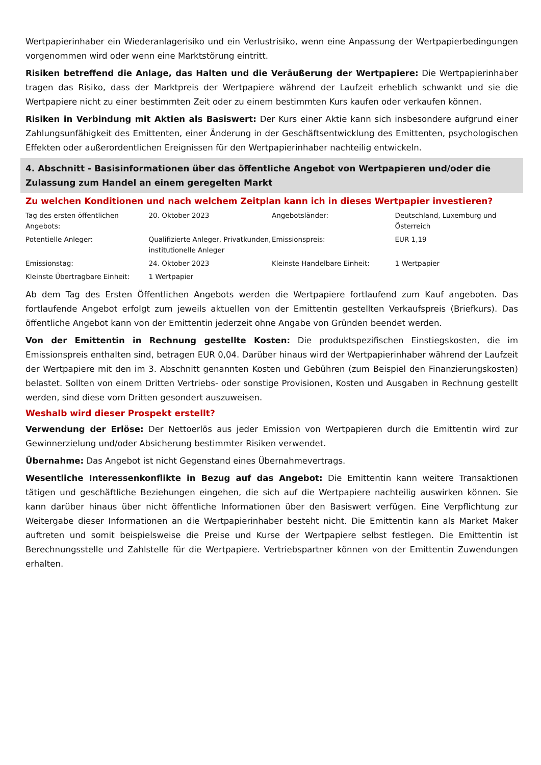Wertpapierinhaber ein Wiederanlagerisiko und ein Verlustrisiko, wenn eine Anpassung der Wertpapierbedingungen vorgenommen wird oder wenn eine Marktstörung eintritt.
Risiken betreffend die Anlage, das Halten und die Veräußerung der Wertpapiere: Die Wertpapierinhaber tragen das Risiko, dass der Marktpreis der Wertpapiere während der Laufzeit erheblich schwankt und sie die Wertpapiere nicht zu einer bestimmten Zeit oder zu einem bestimmten Kurs kaufen oder verkaufen können.
Risiken in Verbindung mit Aktien als Basiswert: Der Kurs einer Aktie kann sich insbesondere aufgrund einer Zahlungsunfähigkeit des Emittenten, einer Änderung in der Geschäftsentwicklung des Emittenten, psychologischen Effekten oder außerordentlichen Ereignissen für den Wertpapierinhaber nachteilig entwickeln.
4. Abschnitt - Basisinformationen über das öffentliche Angebot von Wertpapieren und/oder die Zulassung zum Handel an einem geregelten Markt
Zu welchen Konditionen und nach welchem Zeitplan kann ich in dieses Wertpapier investieren?
| Tag des ersten öffentlichen Angebots: | 20. Oktober 2023 | Angebotsländer: | Deutschland, Luxemburg und Österreich |
| Potentielle Anleger: | Qualifizierte Anleger, Privatkunden, institutionelle Anleger | Emissionspreis: | EUR 1,19 |
| Emissionstag: | 24. Oktober 2023 | Kleinste Handelbare Einheit: | 1 Wertpapier |
| Kleinste Übertragbare Einheit: | 1 Wertpapier | | |
Ab dem Tag des Ersten Öffentlichen Angebots werden die Wertpapiere fortlaufend zum Kauf angeboten. Das fortlaufende Angebot erfolgt zum jeweils aktuellen von der Emittentin gestellten Verkaufspreis (Briefkurs). Das öffentliche Angebot kann von der Emittentin jederzeit ohne Angabe von Gründen beendet werden.
Von der Emittentin in Rechnung gestellte Kosten: Die produktspezifischen Einstiegskosten, die im Emissionspreis enthalten sind, betragen EUR 0,04. Darüber hinaus wird der Wertpapierinhaber während der Laufzeit der Wertpapiere mit den im 3. Abschnitt genannten Kosten und Gebühren (zum Beispiel den Finanzierungskosten) belastet. Sollten von einem Dritten Vertriebs- oder sonstige Provisionen, Kosten und Ausgaben in Rechnung gestellt werden, sind diese vom Dritten gesondert auszuweisen.
Weshalb wird dieser Prospekt erstellt?
Verwendung der Erlöse: Der Nettoerlös aus jeder Emission von Wertpapieren durch die Emittentin wird zur Gewinnerzielung und/oder Absicherung bestimmter Risiken verwendet.
Übernahme: Das Angebot ist nicht Gegenstand eines Übernahmevertrags.
Wesentliche Interessenkonflikte in Bezug auf das Angebot: Die Emittentin kann weitere Transaktionen tätigen und geschäftliche Beziehungen eingehen, die sich auf die Wertpapiere nachteilig auswirken können. Sie kann darüber hinaus über nicht öffentliche Informationen über den Basiswert verfügen. Eine Verpflichtung zur Weitergabe dieser Informationen an die Wertpapierinhaber besteht nicht. Die Emittentin kann als Market Maker auftreten und somit beispielsweise die Preise und Kurse der Wertpapiere selbst festlegen. Die Emittentin ist Berechnungsstelle und Zahlstelle für die Wertpapiere. Vertriebspartner können von der Emittentin Zuwendungen erhalten.